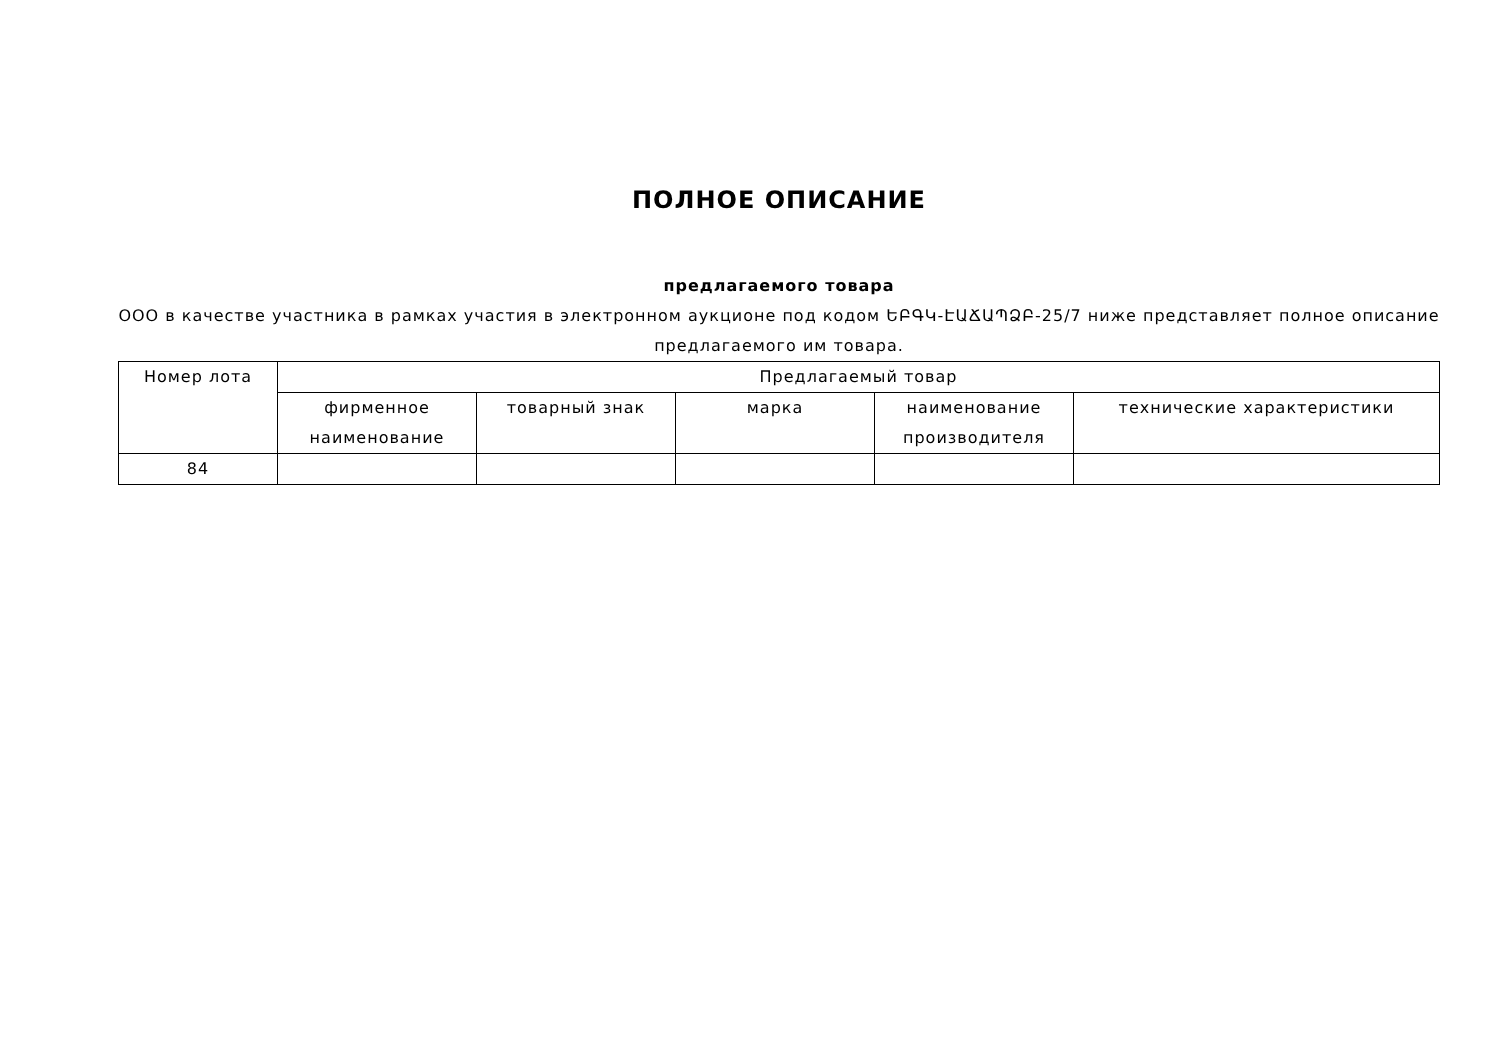ПОЛНОЕ ОПИСАНИЕ
предлагаемого товара
ООО в качестве участника в рамках участия в электронном аукционе под кодом ԵԲԳԿ-ԷԱՃԱՊՁԲ-25/7 ниже представляет полное описание предлагаемого им товара.
| Номер лота | Предлагаемый товар | | | | |
| --- | --- | --- | --- | --- | --- |
| | фирменное наименование | товарный знак | марка | наименование производителя | технические характеристики |
| 84 | | | | | |